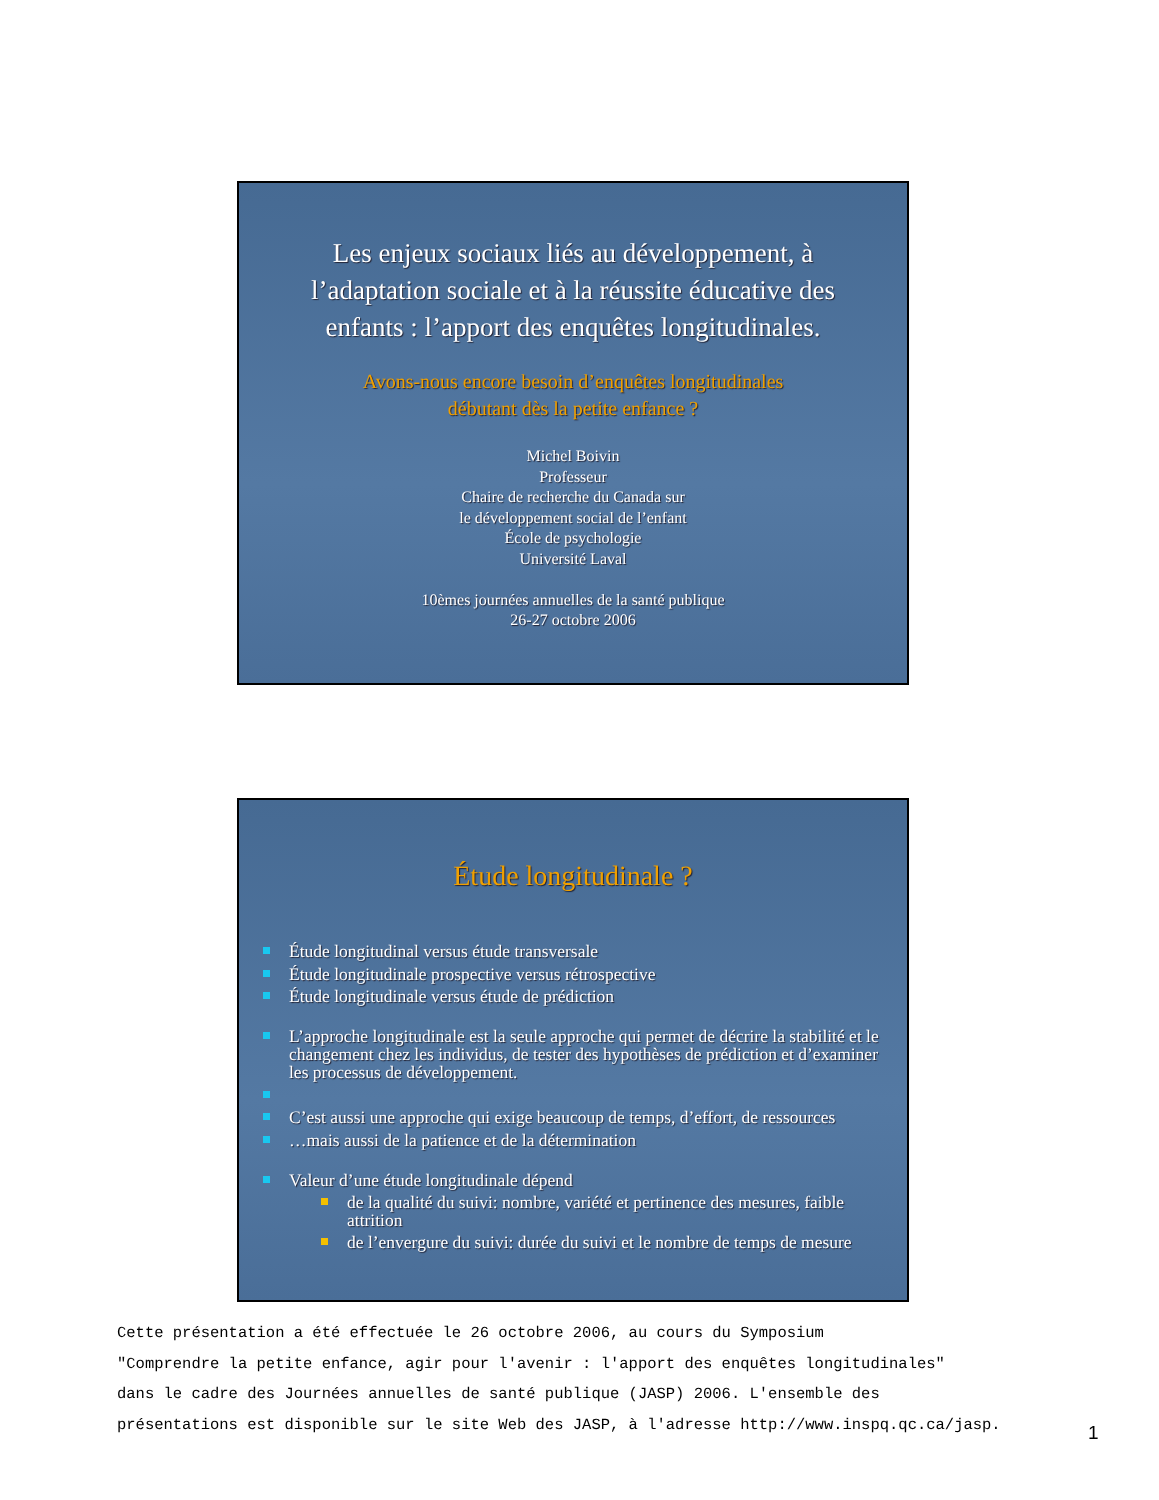Les enjeux sociaux liés au développement, à l’adaptation sociale et à la réussite éducative des enfants : l’apport des enquêtes longitudinales.
Avons-nous encore besoin d’enquêtes longitudinales
débutant dès la petite enfance ?
Michel Boivin
Professeur
Chaire de recherche du Canada sur
le développement social de l’enfant
École de psychologie
Université Laval
10èmes journées annuelles de la santé publique
26-27 octobre 2006
Étude longitudinale ?
Étude longitudinal versus étude transversale
Étude longitudinale prospective versus rétrospective
Étude longitudinale versus étude de prédiction
L’approche longitudinale est la seule approche qui permet de décrire la stabilité et le changement chez les individus, de tester des hypothèses de prédiction et d’examiner les processus de développement.
C’est aussi une approche qui exige beaucoup de temps, d’effort, de ressources
…mais aussi de la patience et de la détermination
Valeur d’une étude longitudinale dépend
de la qualité du suivi: nombre, variété et pertinence des mesures, faible attrition
de l’envergure du suivi: durée du suivi et le nombre de temps de mesure
Cette présentation a été effectuée le 26 octobre 2006, au cours du Symposium
"Comprendre la petite enfance, agir pour l'avenir : l'apport des enquêtes longitudinales"
dans le cadre des Journées annuelles de santé publique (JASP) 2006. L'ensemble des
présentations est disponible sur le site Web des JASP, à l'adresse http://www.inspq.qc.ca/jasp.
1